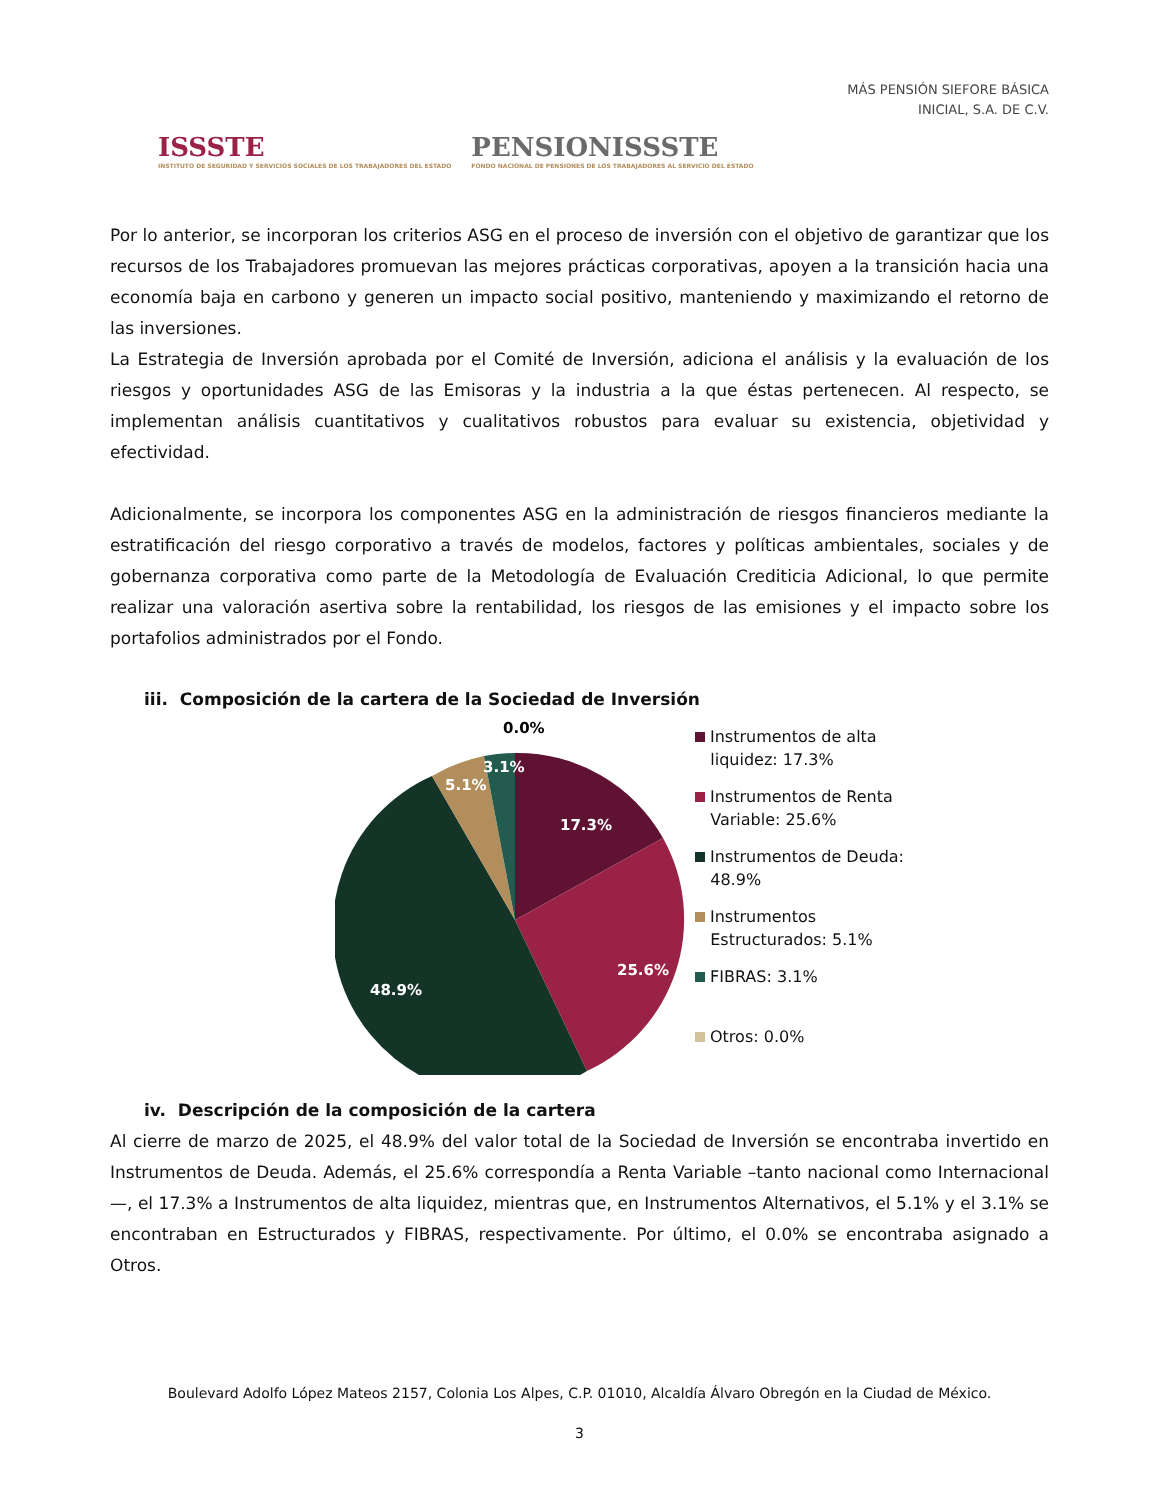ISSSTE
INSTITUTO DE SEGURIDAD Y SERVICIOS SOCIALES DE LOS TRABAJADORES DEL ESTADO
PENSIONISSSTE
FONDO NACIONAL DE PENSIONES DE LOS TRABAJADORES AL SERVICIO DEL ESTADO
MÁS PENSIÓN SIEFORE BÁSICA
INICIAL, S.A. DE C.V.
Por lo anterior, se incorporan los criterios ASG en el proceso de inversión con el objetivo de garantizar que los recursos de los Trabajadores promuevan las mejores prácticas corporativas, apoyen a la transición hacia una economía baja en carbono y generen un impacto social positivo, manteniendo y maximizando el retorno de las inversiones.
La Estrategia de Inversión aprobada por el Comité de Inversión, adiciona el análisis y la evaluación de los riesgos y oportunidades ASG de las Emisoras y la industria a la que éstas pertenecen. Al respecto, se implementan análisis cuantitativos y cualitativos robustos para evaluar su existencia, objetividad y efectividad.
Adicionalmente, se incorpora los componentes ASG en la administración de riesgos financieros mediante la estratificación del riesgo corporativo a través de modelos, factores y políticas ambientales, sociales y de gobernanza corporativa como parte de la Metodología de Evaluación Crediticia Adicional, lo que permite realizar una valoración asertiva sobre la rentabilidad, los riesgos de las emisiones y el impacto sobre los portafolios administrados por el Fondo.
iii. Composición de la cartera de la Sociedad de Inversión
0.0%
17.3%
25.6%
48.9%
5.1%
3.1%
Instrumentos de alta
liquidez: 17.3%
Instrumentos de Renta
Variable: 25.6%
Instrumentos de Deuda:
48.9%
Instrumentos
Estructurados: 5.1%
FIBRAS: 3.1%
Otros: 0.0%
iv. Descripción de la composición de la cartera
Al cierre de marzo de 2025, el 48.9% del valor total de la Sociedad de Inversión se encontraba invertido en Instrumentos de Deuda. Además, el 25.6% correspondía a Renta Variable –tanto nacional como Internacional—, el 17.3% a Instrumentos de alta liquidez, mientras que, en Instrumentos Alternativos, el 5.1% y el 3.1% se encontraban en Estructurados y FIBRAS, respectivamente. Por último, el 0.0% se encontraba asignado a Otros.
Boulevard Adolfo López Mateos 2157, Colonia Los Alpes, C.P. 01010, Alcaldía Álvaro Obregón en la Ciudad de México.
3